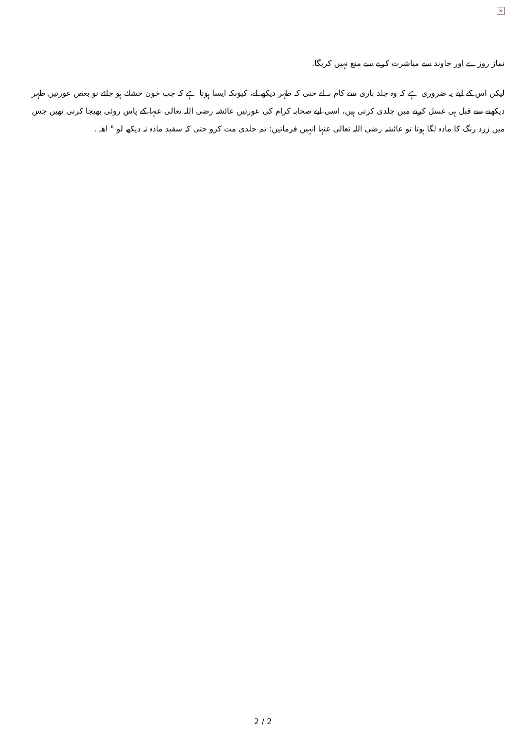×
نماز روزے اور خاوند سے مباشرت کرنے سے منع نہيں کریگا.
ليكن اس كے ليے يہ ضرورى ہے كہ وہ جلد بازى سے كام نہ لے حتى كہ طہر ديكھ لے، كيونكہ ايسا ہوتا ہے كہ جب خون خشك ہو جائے تو بعض عورتيں طہر ديكھنے سے قبل ہى غسل كرنے ميں جلدى كرتى ہيں، اسى ليے صحابہ كرام كى عورتيں عائشہ رضى اللہ تعالى عنہا كے پاس روئى بھيجا كرتى تھيں جس ميں زرد رنگ كا مادہ لگا ہوتا تو عائشہ رضى اللہ تعالى عنہا انہيں فرماتيں: تم جلدى مت كرو حتى كہ سفيد مادہ نہ ديكھ لو " اھـ .
2 / 2